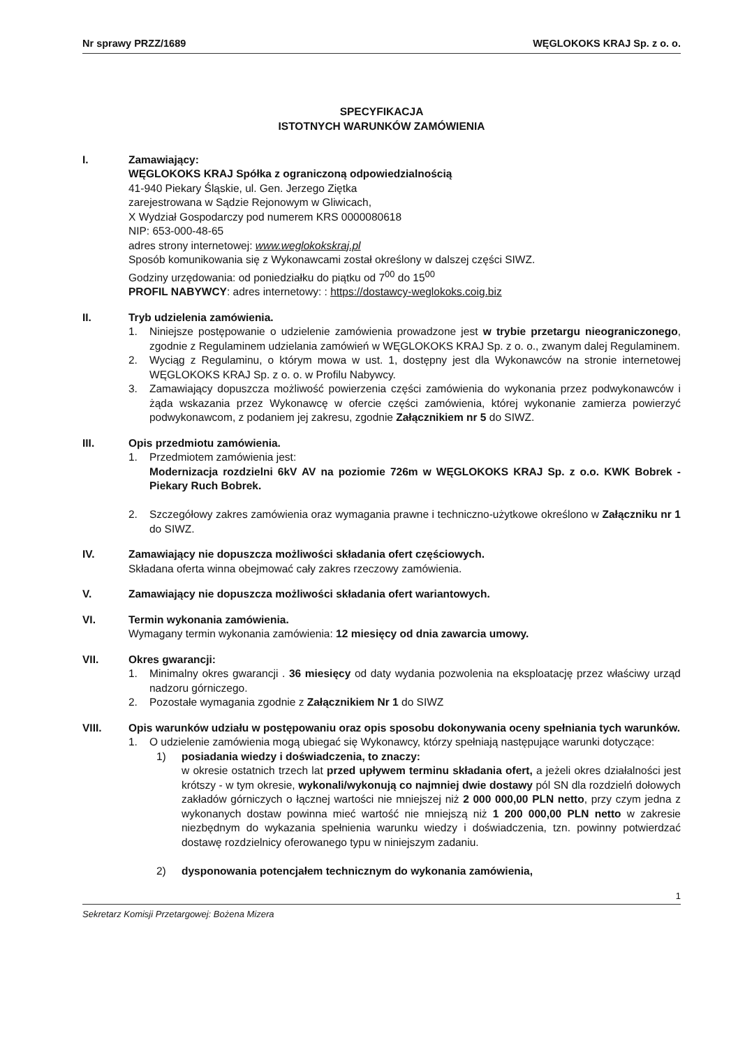Nr sprawy PRZZ/1689 WĘGLOKOKS KRAJ Sp. z o. o.
SPECYFIKACJA
ISTOTNYCH WARUNKÓW ZAMÓWIENIA
I. Zamawiający:
WĘGLOKOKS KRAJ Spółka z ograniczoną odpowiedzialnością
41-940 Piekary Śląskie, ul. Gen. Jerzego Ziętka
zarejestrowana w Sądzie Rejonowym w Gliwicach,
X Wydział Gospodarczy pod numerem KRS 0000080618
NIP: 653-000-48-65
adres strony internetowej: www.weglokokskraj.pl
Sposób komunikowania się z Wykonawcami został określony w dalszej części SIWZ.
Godziny urzędowania: od poniedziałku do piątku od 7<sup>00</sup> do 15<sup>00</sup>
PROFIL NABYWCY: adres internetowy: : https://dostawcy-weglokoks.coig.biz
II. Tryb udzielenia zamówienia.
1. Niniejsze postępowanie o udzielenie zamówienia prowadzone jest w trybie przetargu nieograniczonego, zgodnie z Regulaminem udzielania zamówień w WĘGLOKOKS KRAJ Sp. z o. o., zwanym dalej Regulaminem.
2. Wyciąg z Regulaminu, o którym mowa w ust. 1, dostępny jest dla Wykonawców na stronie internetowej WĘGLOKOKS KRAJ Sp. z o. o. w Profilu Nabywcy.
3. Zamawiający dopuszcza możliwość powierzenia części zamówienia do wykonania przez podwykonawców i żąda wskazania przez Wykonawcę w ofercie części zamówienia, której wykonanie zamierza powierzyć podwykonawcom, z podaniem jej zakresu, zgodnie Załącznikiem nr 5 do SIWZ.
III. Opis przedmiotu zamówienia.
1. Przedmiotem zamówienia jest:
Modernizacja rozdzielni 6kV AV na poziomie 726m w WĘGLOKOKS KRAJ Sp. z o.o. KWK Bobrek - Piekary Ruch Bobrek.
2. Szczegółowy zakres zamówienia oraz wymagania prawne i techniczno-użytkowe określono w Załączniku nr 1 do SIWZ.
IV. Zamawiający nie dopuszcza możliwości składania ofert częściowych.
Składana oferta winna obejmować cały zakres rzeczowy zamówienia.
V. Zamawiający nie dopuszcza możliwości składania ofert wariantowych.
VI. Termin wykonania zamówienia.
Wymagany termin wykonania zamówienia: 12 miesięcy od dnia zawarcia umowy.
VII. Okres gwarancji:
1. Minimalny okres gwarancji . 36 miesięcy od daty wydania pozwolenia na eksploatację przez właściwy urząd nadzoru górniczego.
2. Pozostałe wymagania zgodnie z Załącznikiem Nr 1 do SIWZ
VIII. Opis warunków udziału w postępowaniu oraz opis sposobu dokonywania oceny spełniania tych warunków.
1. O udzielenie zamówienia mogą ubiegać się Wykonawcy, którzy spełniają następujące warunki dotyczące:
1) posiadania wiedzy i doświadczenia, to znaczy:
w okresie ostatnich trzech lat przed upływem terminu składania ofert, a jeżeli okres działalności jest krótszy - w tym okresie, wykonali/wykonują co najmniej dwie dostawy pól SN dla rozdzielń dołowych zakładów górniczych o łącznej wartości nie mniejszej niż 2 000 000,00 PLN netto, przy czym jedna z wykonanych dostaw powinna mieć wartość nie mniejszą niż 1 200 000,00 PLN netto w zakresie niezbędnym do wykazania spełnienia warunku wiedzy i doświadczenia, tzn. powinny potwierdzać dostawę rozdzielnicy oferowanego typu w niniejszym zadaniu.
2) dysponowania potencjałem technicznym do wykonania zamówienia,
1
Sekretarz Komisji Przetargowej: Bożena Mizera